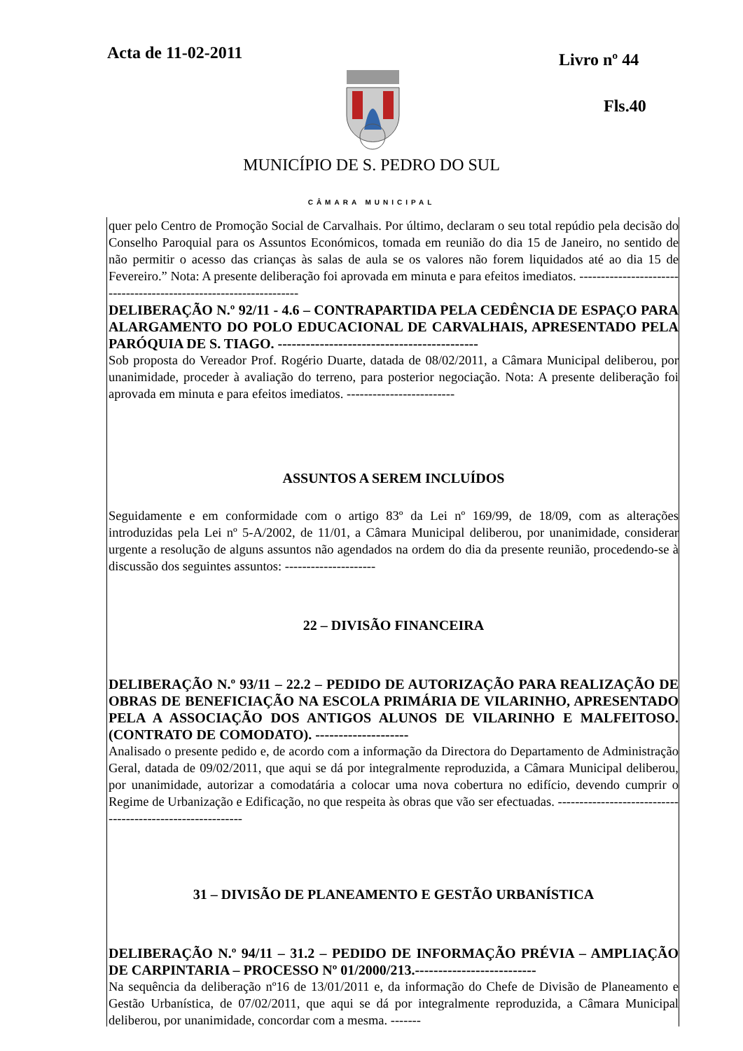Acta de 11-02-2011 Livro nº 44
Fls.40
MUNICÍPIO DE S. PEDRO DO SUL
CÂMARA MUNICIPAL
quer pelo Centro de Promoção Social de Carvalhais. Por último, declaram o seu total repúdio pela decisão do Conselho Paroquial para os Assuntos Económicos, tomada em reunião do dia 15 de Janeiro, no sentido de não permitir o acesso das crianças às salas de aula se os valores não forem liquidados até ao dia 15 de Fevereiro.” Nota: A presente deliberação foi aprovada em minuta e para efeitos imediatos. -------------------------------------------------------------------
DELIBERAÇÃO N.º 92/11 - 4.6 – CONTRAPARTIDA PELA CEDÊNCIA DE ESPAÇO PARA ALARGAMENTO DO POLO EDUCACIONAL DE CARVALHAIS, APRESENTADO PELA PARÓQUIA DE S. TIAGO. -------------------------------------------
Sob proposta do Vereador Prof. Rogério Duarte, datada de 08/02/2011, a Câmara Municipal deliberou, por unanimidade, proceder à avaliação do terreno, para posterior negociação. Nota: A presente deliberação foi aprovada em minuta e para efeitos imediatos. -------------------------
ASSUNTOS A SEREM INCLUÍDOS
Seguidamente e em conformidade com o artigo 83º da Lei nº 169/99, de 18/09, com as alterações introduzidas pela Lei nº 5-A/2002, de 11/01, a Câmara Municipal deliberou, por unanimidade, considerar urgente a resolução de alguns assuntos não agendados na ordem do dia da presente reunião, procedendo-se à discussão dos seguintes assuntos: ---------------------
22 – DIVISÃO FINANCEIRA
DELIBERAÇÃO N.º 93/11 – 22.2 – PEDIDO DE AUTORIZAÇÃO PARA REALIZAÇÃO DE OBRAS DE BENEFICIAÇÃO NA ESCOLA PRIMÁRIA DE VILARINHO, APRESENTADO PELA A ASSOCIAÇÃO DOS ANTIGOS ALUNOS DE VILARINHO E MALFEITOSO. (CONTRATO DE COMODATO). --------------------
Analisado o presente pedido e, de acordo com a informação da Directora do Departamento de Administração Geral, datada de 09/02/2011, que aqui se dá por integralmente reproduzida, a Câmara Municipal deliberou, por unanimidade, autorizar a comodatária a colocar uma nova cobertura no edifício, devendo cumprir o Regime de Urbanização e Edificação, no que respeita às obras que vão ser efectuadas. -----------------------------------------------------------
31 – DIVISÃO DE PLANEAMENTO E GESTÃO URBANÍSTICA
DELIBERAÇÃO N.º 94/11 – 31.2 – PEDIDO DE INFORMAÇÃO PRÉVIA – AMPLIAÇÃO DE CARPINTARIA – PROCESSO Nº 01/2000/213.--------------------------
Na sequência da deliberação nº16 de 13/01/2011 e, da informação do Chefe de Divisão de Planeamento e Gestão Urbanística, de 07/02/2011, que aqui se dá por integralmente reproduzida, a Câmara Municipal deliberou, por unanimidade, concordar com a mesma. -------